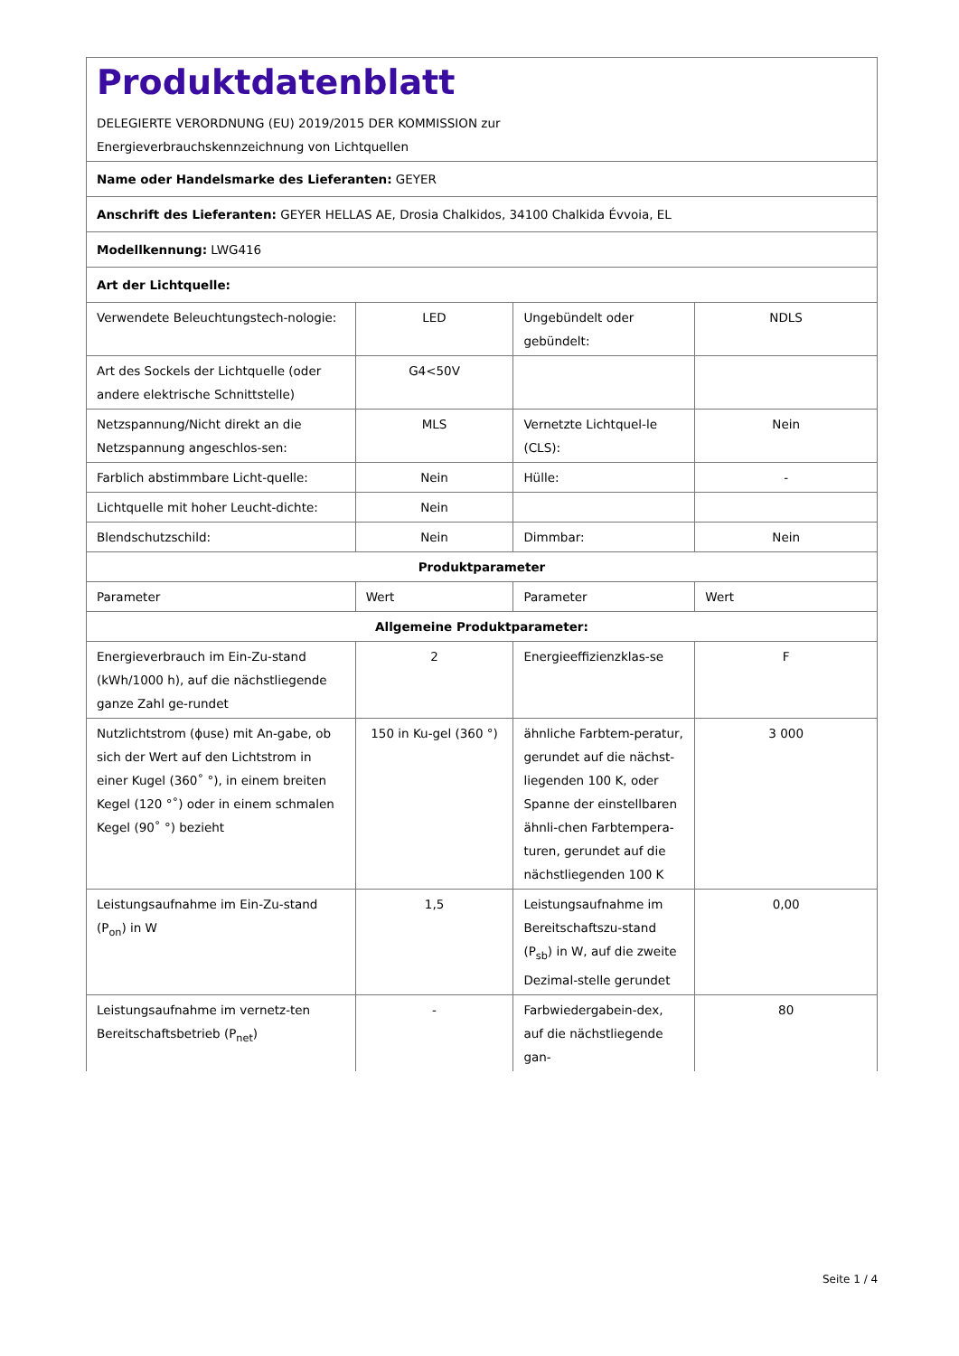| Produktdatenblatt DELEGIERTE VERORDNUNG (EU) 2019/2015 DER KOMMISSION zur Energieverbrauchskennzeichnung von Lichtquellen | | | |
| Name oder Handelsmarke des Lieferanten: GEYER | | | |
| Anschrift des Lieferanten: GEYER HELLAS AE, Drosia Chalkidos, 34100 Chalkida Évvoia, EL | | | |
| Modellkennung: LWG416 | | | |
| Art der Lichtquelle: | | | |
| Verwendete Beleuchtungstech-nologie: | LED | Ungebündelt oder gebündelt: | NDLS |
| Art des Sockels der Lichtquelle (oder andere elektrische Schnittstelle) | G4<50V | | |
| Netzspannung/Nicht direkt an die Netzspannung angeschlos-sen: | MLS | Vernetzte Lichtquel-le (CLS): | Nein |
| Farblich abstimmbare Licht-quelle: | Nein | Hülle: | - |
| Lichtquelle mit hoher Leucht-dichte: | Nein | | |
| Blendschutzschild: | Nein | Dimmbar: | Nein |
| Produktparameter | | | |
| Parameter | Wert | Parameter | Wert |
| Allgemeine Produktparameter: | | | |
| Energieverbrauch im Ein-Zu-stand (kWh/1000 h), auf die nächstliegende ganze Zahl ge-rundet | 2 | Energieeffizienzklas-se | F |
| Nutzlichtstrom (ϕuse) mit An-gabe, ob sich der Wert auf den Lichtstrom in einer Kugel (360˚ °), in einem breiten Kegel (120 °˚) oder in einem schmalen Kegel (90˚ °) bezieht | 150 in Ku-gel (360 °) | ähnliche Farbtem-peratur, gerundet auf die nächst-liegenden 100 K, oder Spanne der einstellbaren ähnli-chen Farbtempera-turen, gerundet auf die nächstliegenden 100 K | 3 000 |
| Leistungsaufnahme im Ein-Zu-stand (P<sub>on</sub>) in W | 1,5 | Leistungsaufnahme im Bereitschaftszu-stand (P<sub>sb</sub>) in W, auf die zweite Dezimal-stelle gerundet | 0,00 |
| Leistungsaufnahme im vernetz-ten Bereitschaftsbetrieb (P<sub>net</sub>) | - | Farbwiedergabein-dex, auf die nächstliegende gan- | 80 |
Seite 1 / 4